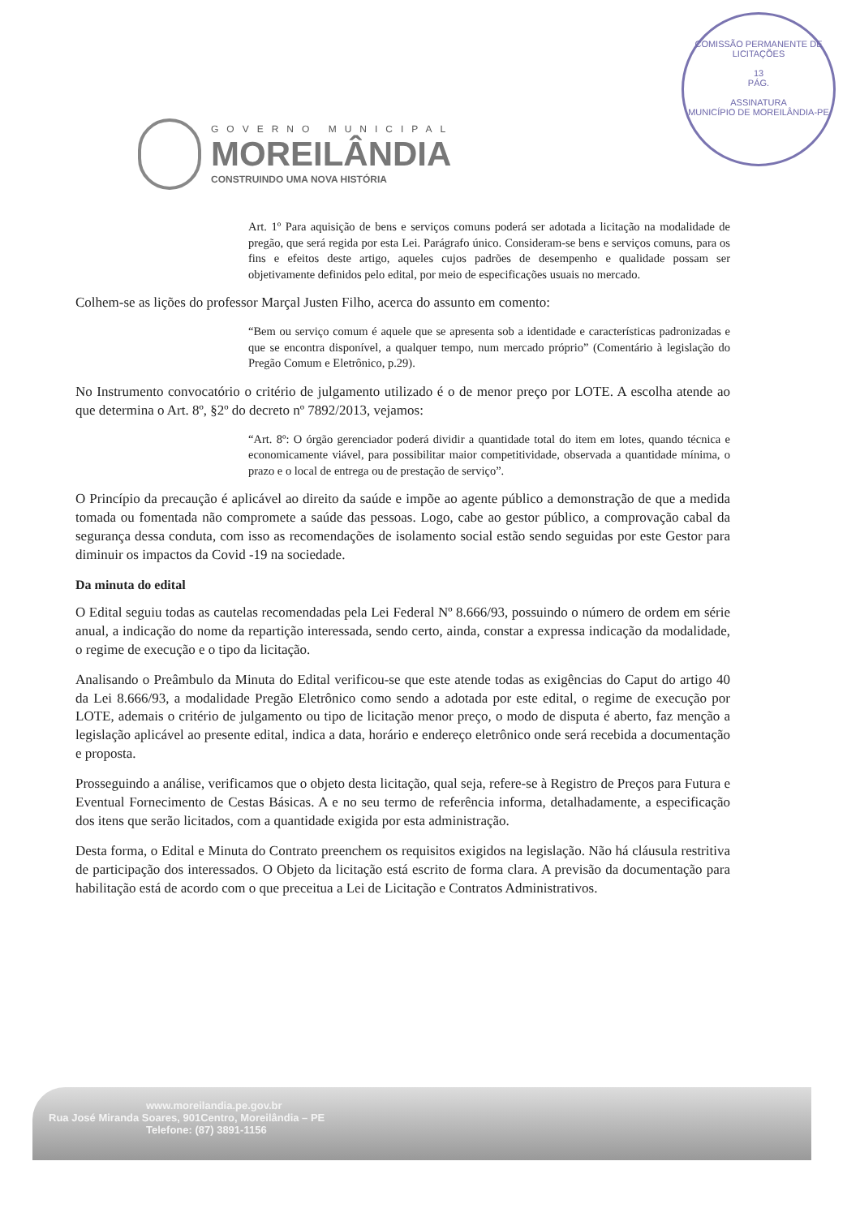GOVERNO MUNICIPAL
MOREILÂNDIA
CONSTRUINDO UMA NOVA HISTÓRIA
COMISSÃO PERMANENTE DE LICITAÇÕES
13
PÁG.
ASSINATURA
MUNICÍPIO DE MOREILÂNDIA-PE
Art. 1º Para aquisição de bens e serviços comuns poderá ser adotada a licitação na modalidade de pregão, que será regida por esta Lei. Parágrafo único. Consideram-se bens e serviços comuns, para os fins e efeitos deste artigo, aqueles cujos padrões de desempenho e qualidade possam ser objetivamente definidos pelo edital, por meio de especificações usuais no mercado.
Colhem-se as lições do professor Marçal Justen Filho, acerca do assunto em comento:
“Bem ou serviço comum é aquele que se apresenta sob a identidade e características padronizadas e que se encontra disponível, a qualquer tempo, num mercado próprio” (Comentário à legislação do Pregão Comum e Eletrônico, p.29).
No Instrumento convocatório o critério de julgamento utilizado é o de menor preço por LOTE. A escolha atende ao que determina o Art. 8º, §2º do decreto nº 7892/2013, vejamos:
“Art. 8º: O órgão gerenciador poderá dividir a quantidade total do item em lotes, quando técnica e economicamente viável, para possibilitar maior competitividade, observada a quantidade mínima, o prazo e o local de entrega ou de prestação de serviço”.
O Princípio da precaução é aplicável ao direito da saúde e impõe ao agente público a demonstração de que a medida tomada ou fomentada não compromete a saúde das pessoas. Logo, cabe ao gestor público, a comprovação cabal da segurança dessa conduta, com isso as recomendações de isolamento social estão sendo seguidas por este Gestor para diminuir os impactos da Covid -19 na sociedade.
Da minuta do edital
O Edital seguiu todas as cautelas recomendadas pela Lei Federal Nº 8.666/93, possuindo o número de ordem em série anual, a indicação do nome da repartição interessada, sendo certo, ainda, constar a expressa indicação da modalidade, o regime de execução e o tipo da licitação.
Analisando o Preâmbulo da Minuta do Edital verificou-se que este atende todas as exigências do Caput do artigo 40 da Lei 8.666/93, a modalidade Pregão Eletrônico como sendo a adotada por este edital, o regime de execução por LOTE, ademais o critério de julgamento ou tipo de licitação menor preço, o modo de disputa é aberto, faz menção a legislação aplicável ao presente edital, indica a data, horário e endereço eletrônico onde será recebida a documentação e proposta.
Prosseguindo a análise, verificamos que o objeto desta licitação, qual seja, refere-se à Registro de Preços para Futura e Eventual Fornecimento de Cestas Básicas. A e no seu termo de referência informa, detalhadamente, a especificação dos itens que serão licitados, com a quantidade exigida por esta administração.
Desta forma, o Edital e Minuta do Contrato preenchem os requisitos exigidos na legislação. Não há cláusula restritiva de participação dos interessados. O Objeto da licitação está escrito de forma clara. A previsão da documentação para habilitação está de acordo com o que preceitua a Lei de Licitação e Contratos Administrativos.
www.moreilandia.pe.gov.br
Rua José Miranda Soares, 901Centro, Moreilândia – PE
Telefone: (87) 3891-1156